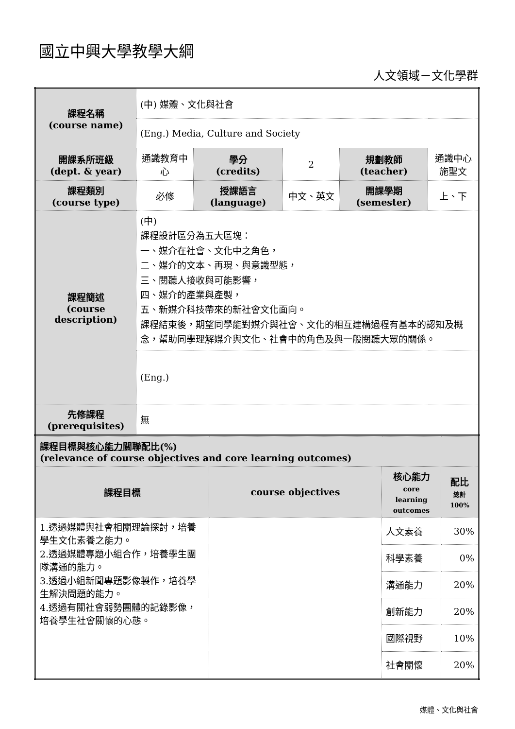國立中興大學教學大綱
人文領域－文化學群
| 課程名稱 (course name) | (中) 媒體、文化與社會 | | | | |
| | (Eng.) Media, Culture and Society | | | | |
| 開課系所班級 (dept. & year) | 通識教育中心 | 學分 (credits) | 2 | 規劃教師 (teacher) | 通識中心 施聖文 |
| 課程類別 (course type) | 必修 | 授課語言 (language) | 中文、英文 | 開課學期 (semester) | 上、下 |
| 課程簡述 (course description) | (中) 課程設計區分為五大區塊： 一、媒介在社會、文化中之角色， 二、媒介的文本、再現、與意識型態， 三、閱聽人接收與可能影響， 四、媒介的產業與產製， 五、新媒介科技帶來的新社會文化面向。 課程結束後，期望同學能對媒介與社會、文化的相互建構過程有基本的認知及概念，幫助同學理解媒介與文化、社會中的角色及與一般閱聽大眾的關係。 | | | | |
| | (Eng.) | | | | |
| 先修課程 (prerequisites) | 無 | | | | |
| 課程目標與 核心能力 關聯配比(%) (relevance of course objectives and core learning outcomes) | | | |
| 課程目標 | course objectives | 核心能力 core learning outcomes | 配比 總計 100% |
| 1.透過媒體與社會相關理論探討，培養學生文化素養之能力。 2.透過媒體專題小組合作，培養學生團隊溝通的能力。 3.透過小組新聞專題影像製作，培養學生解決問題的能力。 4.透過有關社會弱勢團體的記錄影像，培養學生社會關懷的心態。 | | 人文素養 | 30% |
| | | 科學素養 | 0% |
| | | 溝通能力 | 20% |
| | | 創新能力 | 20% |
| | | 國際視野 | 10% |
| | | 社會關懷 | 20% |
媒體、文化與社會